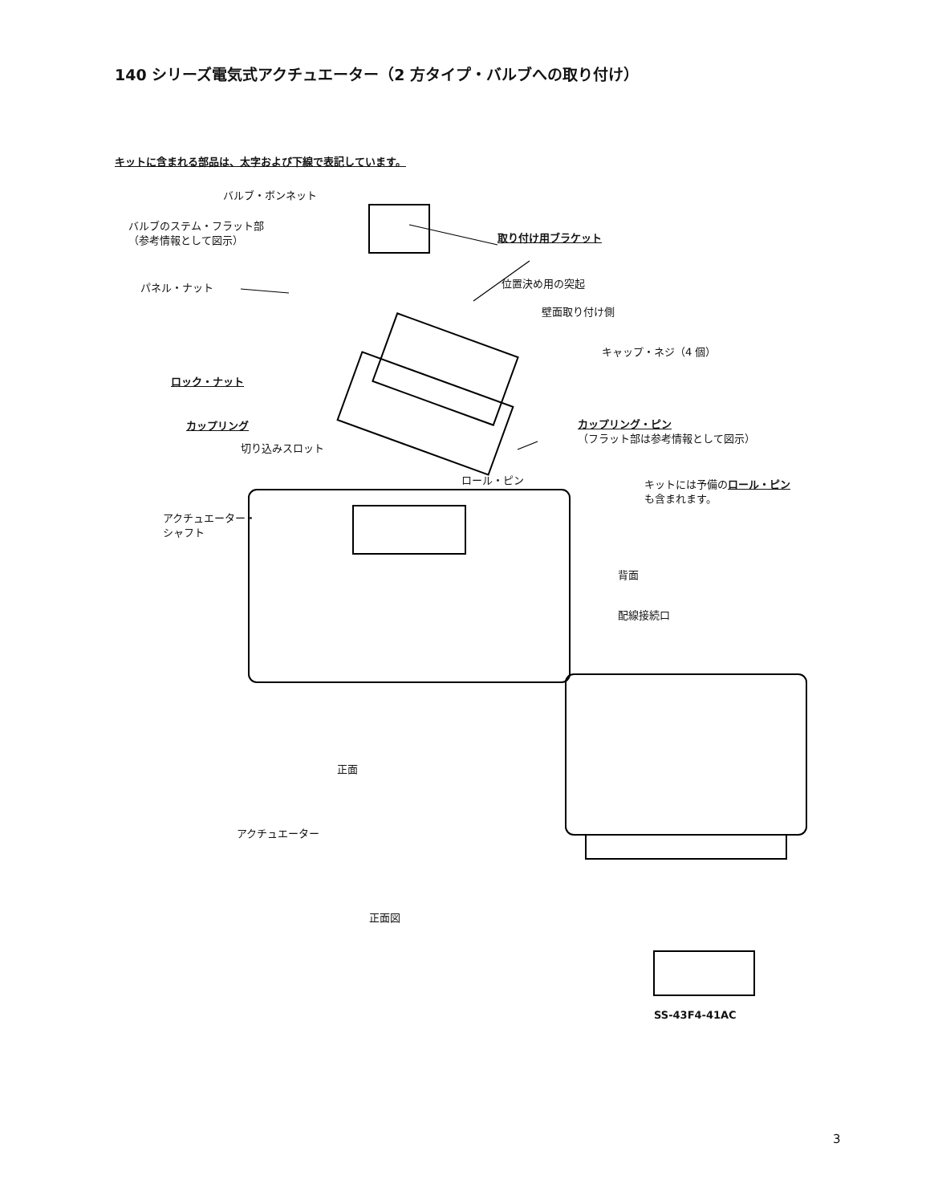140 シリーズ電気式アクチュエーター（2 方タイプ・バルブへの取り付け）
キットに含まれる部品は、太字および下線で表記しています。
バルブ・ボンネット
バルブのステム・フラット部
（参考情報として図示）
取り付け用ブラケット
パネル・ナット 位置決め用の突起
壁面取り付け側
キャップ・ネジ（4 個）
ロック・ナット
カップリング・ピン
（フラット部は参考情報として図示）
カップリング
切り込みスロット
ロール・ピン
キットには予備のロール・ピン
も含まれます。
アクチュエーター・
シャフト
背面
配線接続口
正面
アクチュエーター
正面図
SS-43F4-41AC
3